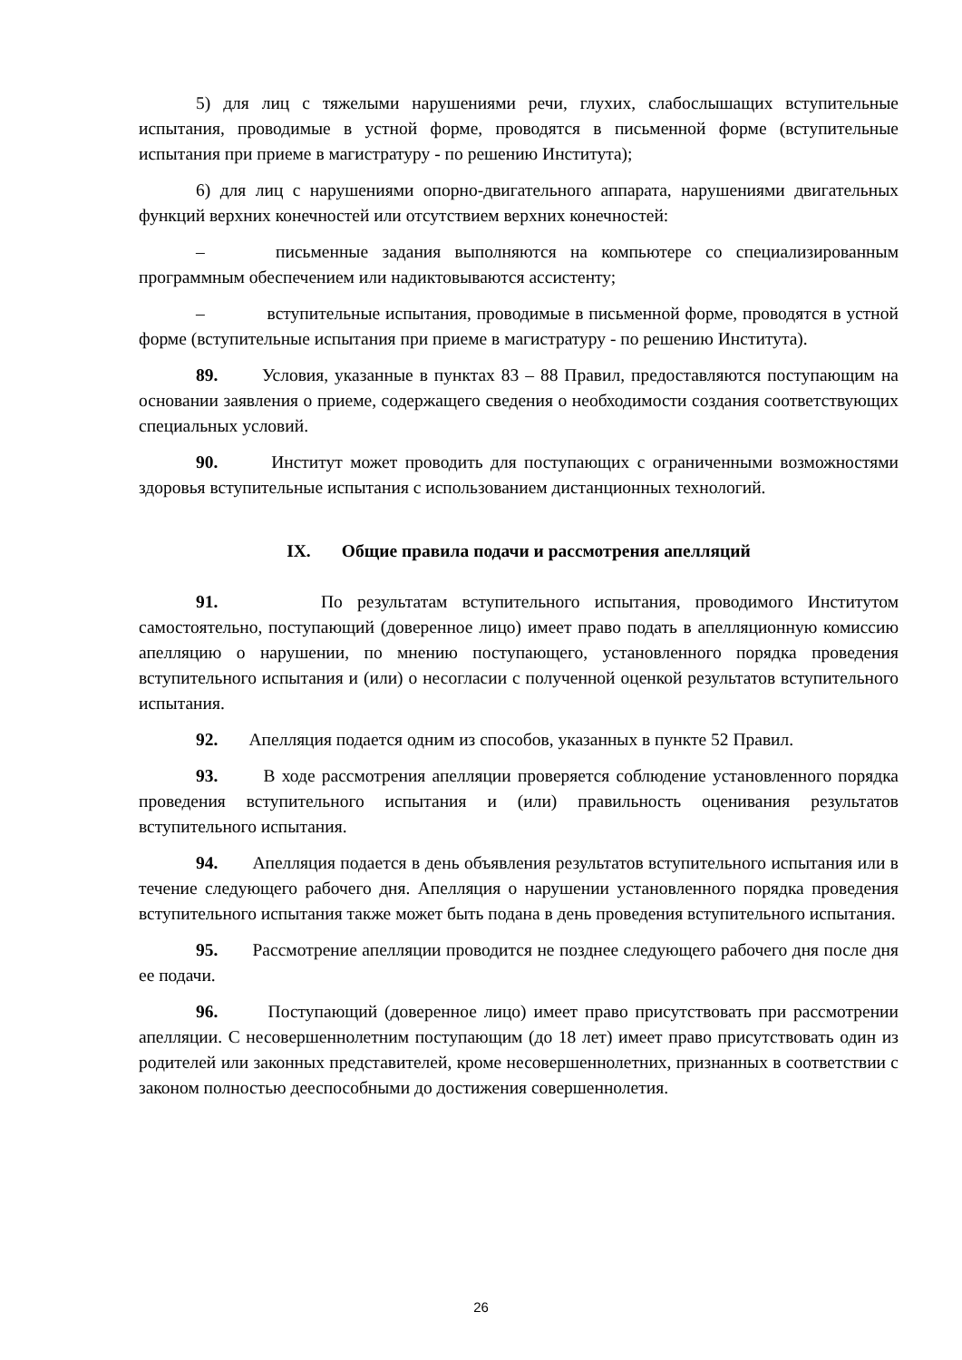5) для лиц с тяжелыми нарушениями речи, глухих, слабослышащих вступительные испытания, проводимые в устной форме, проводятся в письменной форме (вступительные испытания при приеме в магистратуру - по решению Института);
6) для лиц с нарушениями опорно-двигательного аппарата, нарушениями двигательных функций верхних конечностей или отсутствием верхних конечностей:
– письменные задания выполняются на компьютере со специализированным программным обеспечением или надиктовываются ассистенту;
– вступительные испытания, проводимые в письменной форме, проводятся в устной форме (вступительные испытания при приеме в магистратуру - по решению Института).
89. Условия, указанные в пунктах 83 – 88 Правил, предоставляются поступающим на основании заявления о приеме, содержащего сведения о необходимости создания соответствующих специальных условий.
90. Институт может проводить для поступающих с ограниченными возможностями здоровья вступительные испытания с использованием дистанционных технологий.
IX. Общие правила подачи и рассмотрения апелляций
91. По результатам вступительного испытания, проводимого Институтом самостоятельно, поступающий (доверенное лицо) имеет право подать в апелляционную комиссию апелляцию о нарушении, по мнению поступающего, установленного порядка проведения вступительного испытания и (или) о несогласии с полученной оценкой результатов вступительного испытания.
92. Апелляция подается одним из способов, указанных в пункте 52 Правил.
93. В ходе рассмотрения апелляции проверяется соблюдение установленного порядка проведения вступительного испытания и (или) правильность оценивания результатов вступительного испытания.
94. Апелляция подается в день объявления результатов вступительного испытания или в течение следующего рабочего дня. Апелляция о нарушении установленного порядка проведения вступительного испытания также может быть подана в день проведения вступительного испытания.
95. Рассмотрение апелляции проводится не позднее следующего рабочего дня после дня ее подачи.
96. Поступающий (доверенное лицо) имеет право присутствовать при рассмотрении апелляции. С несовершеннолетним поступающим (до 18 лет) имеет право присутствовать один из родителей или законных представителей, кроме несовершеннолетних, признанных в соответствии с законом полностью дееспособными до достижения совершеннолетия.
26